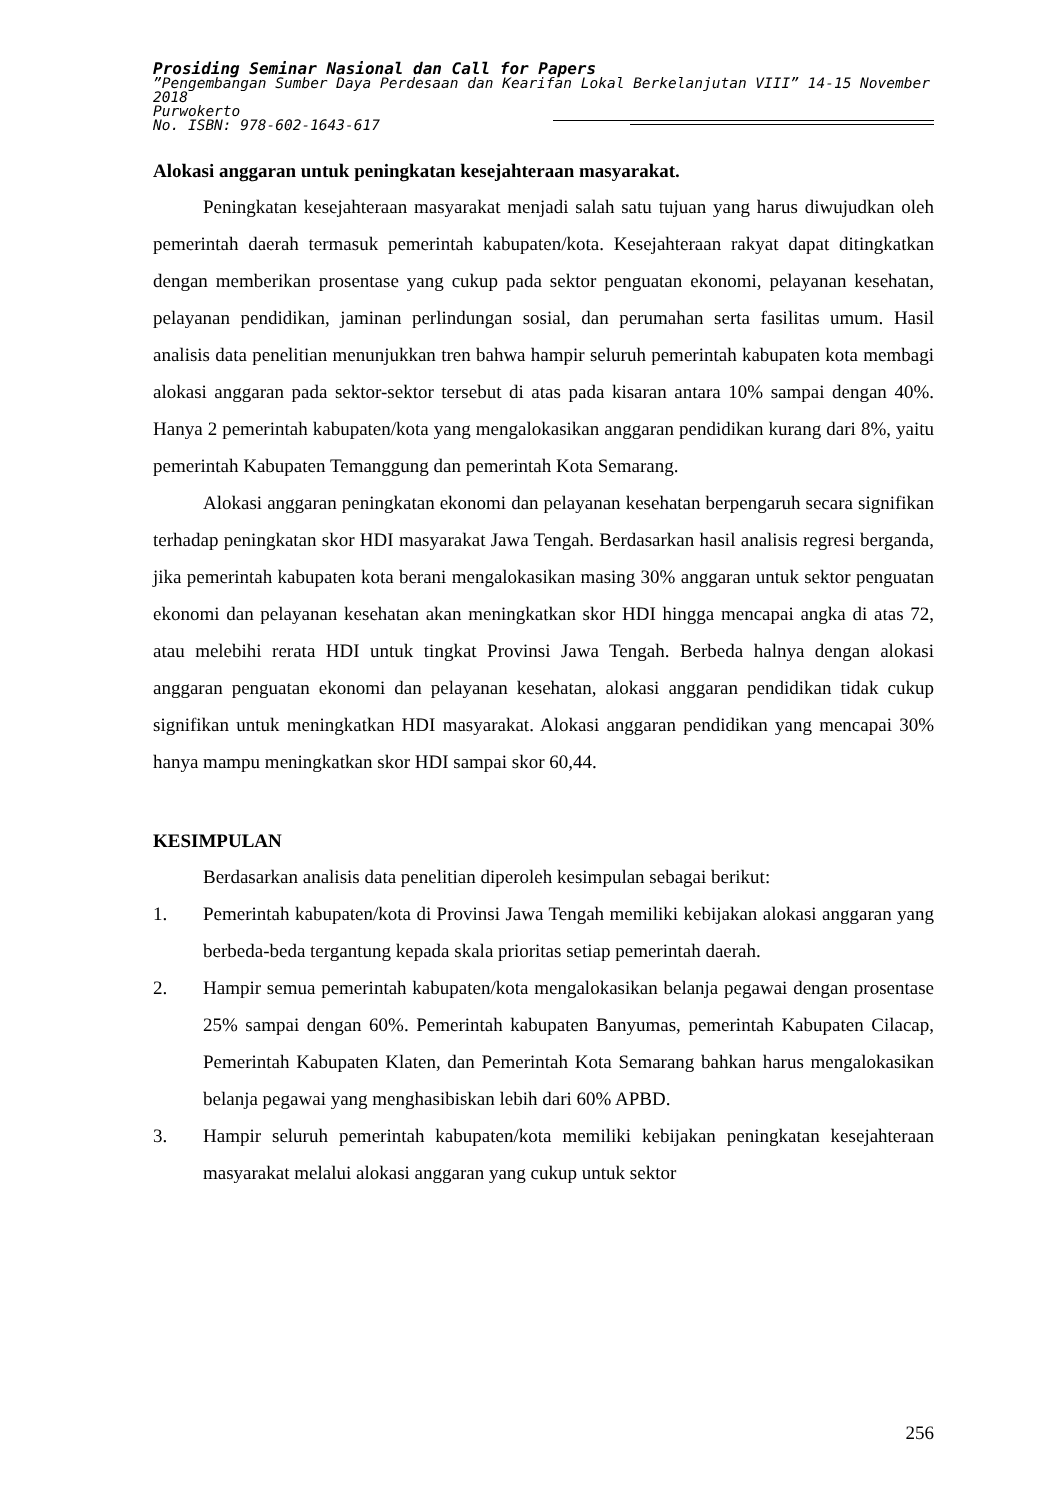Prosiding Seminar Nasional dan Call for Papers
”Pengembangan Sumber Daya Perdesaan dan Kearifan Lokal Berkelanjutan VIII” 14-15 November 2018
Purwokerto
No. ISBN: 978-602-1643-617
Alokasi anggaran untuk peningkatan kesejahteraan masyarakat.
Peningkatan kesejahteraan masyarakat menjadi salah satu tujuan yang harus diwujudkan oleh pemerintah daerah termasuk pemerintah kabupaten/kota. Kesejahteraan rakyat dapat ditingkatkan dengan memberikan prosentase yang cukup pada sektor penguatan ekonomi, pelayanan kesehatan, pelayanan pendidikan, jaminan perlindungan sosial, dan perumahan serta fasilitas umum. Hasil analisis data penelitian menunjukkan tren bahwa hampir seluruh pemerintah kabupaten kota membagi alokasi anggaran pada sektor-sektor tersebut di atas pada kisaran antara 10% sampai dengan 40%. Hanya 2 pemerintah kabupaten/kota yang mengalokasikan anggaran pendidikan kurang dari 8%, yaitu pemerintah Kabupaten Temanggung dan pemerintah Kota Semarang.
Alokasi anggaran peningkatan ekonomi dan pelayanan kesehatan berpengaruh secara signifikan terhadap peningkatan skor HDI masyarakat Jawa Tengah. Berdasarkan hasil analisis regresi berganda, jika pemerintah kabupaten kota berani mengalokasikan masing 30% anggaran untuk sektor penguatan ekonomi dan pelayanan kesehatan akan meningkatkan skor HDI hingga mencapai angka di atas 72, atau melebihi rerata HDI untuk tingkat Provinsi Jawa Tengah. Berbeda halnya dengan alokasi anggaran penguatan ekonomi dan pelayanan kesehatan, alokasi anggaran pendidikan tidak cukup signifikan untuk meningkatkan HDI masyarakat. Alokasi anggaran pendidikan yang mencapai 30% hanya mampu meningkatkan skor HDI sampai skor 60,44.
KESIMPULAN
Berdasarkan analisis data penelitian diperoleh kesimpulan sebagai berikut:
1. Pemerintah kabupaten/kota di Provinsi Jawa Tengah memiliki kebijakan alokasi anggaran yang berbeda-beda tergantung kepada skala prioritas setiap pemerintah daerah.
2. Hampir semua pemerintah kabupaten/kota mengalokasikan belanja pegawai dengan prosentase 25% sampai dengan 60%. Pemerintah kabupaten Banyumas, pemerintah Kabupaten Cilacap, Pemerintah Kabupaten Klaten, dan Pemerintah Kota Semarang bahkan harus mengalokasikan belanja pegawai yang menghasibiskan lebih dari 60% APBD.
3. Hampir seluruh pemerintah kabupaten/kota memiliki kebijakan peningkatan kesejahteraan masyarakat melalui alokasi anggaran yang cukup untuk sektor
256